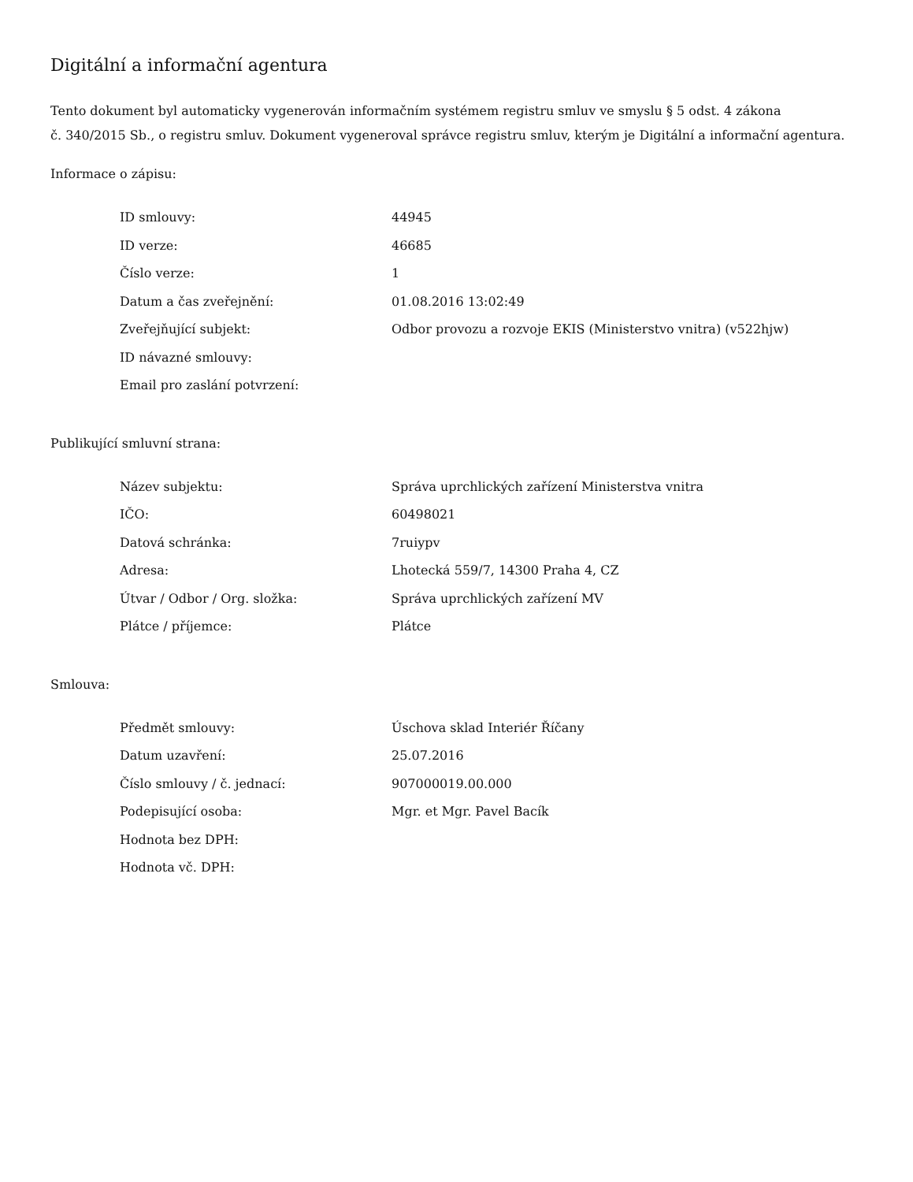Digitální a informační agentura
Tento dokument byl automaticky vygenerován informačním systémem registru smluv ve smyslu § 5 odst. 4 zákona
č. 340/2015 Sb., o registru smluv. Dokument vygeneroval správce registru smluv, kterým je Digitální a informační agentura.
Informace o zápisu:
| ID smlouvy: | 44945 |
| ID verze: | 46685 |
| Číslo verze: | 1 |
| Datum a čas zveřejnění: | 01.08.2016 13:02:49 |
| Zveřejňující subjekt: | Odbor provozu a rozvoje EKIS (Ministerstvo vnitra) (v522hjw) |
| ID návazné smlouvy: | |
| Email pro zaslání potvrzení: | |
Publikující smluvní strana:
| Název subjektu: | Správa uprchlických zařízení Ministerstva vnitra |
| IČO: | 60498021 |
| Datová schránka: | 7ruiypv |
| Adresa: | Lhotecká 559/7, 14300 Praha 4, CZ |
| Útvar / Odbor / Org. složka: | Správa uprchlických zařízení MV |
| Plátce / příjemce: | Plátce |
Smlouva:
| Předmět smlouvy: | Úschova sklad Interiér Říčany |
| Datum uzavření: | 25.07.2016 |
| Číslo smlouvy / č. jednací: | 907000019.00.000 |
| Podepisující osoba: | Mgr. et Mgr. Pavel Bacík |
| Hodnota bez DPH: | |
| Hodnota vč. DPH: | |